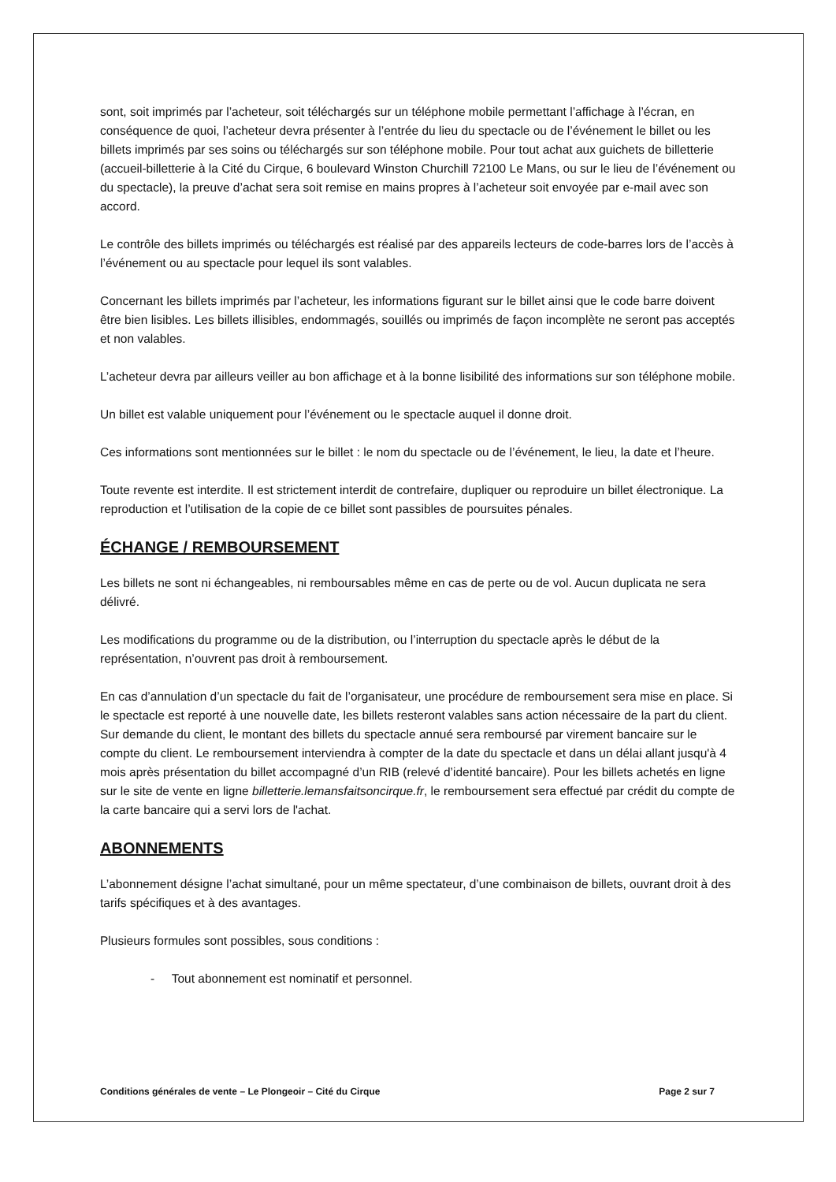sont, soit imprimés par l’acheteur, soit téléchargés sur un téléphone mobile permettant l’affichage à l’écran, en conséquence de quoi, l’acheteur devra présenter à l’entrée du lieu du spectacle ou de l’événement le billet ou les billets imprimés par ses soins ou téléchargés sur son téléphone mobile. Pour tout achat aux guichets de billetterie (accueil-billetterie à la Cité du Cirque, 6 boulevard Winston Churchill 72100 Le Mans, ou sur le lieu de l’événement ou du spectacle), la preuve d’achat sera soit remise en mains propres à l’acheteur soit envoyée par e-mail avec son accord.
Le contrôle des billets imprimés ou téléchargés est réalisé par des appareils lecteurs de code-barres lors de l’accès à l’événement ou au spectacle pour lequel ils sont valables.
Concernant les billets imprimés par l’acheteur, les informations figurant sur le billet ainsi que le code barre doivent être bien lisibles. Les billets illisibles, endommagés, souillés ou imprimés de façon incomplète ne seront pas acceptés et non valables.
L’acheteur devra par ailleurs veiller au bon affichage et à la bonne lisibilité des informations sur son téléphone mobile.
Un billet est valable uniquement pour l’événement ou le spectacle auquel il donne droit.
Ces informations sont mentionnées sur le billet : le nom du spectacle ou de l’événement, le lieu, la date et l’heure.
Toute revente est interdite. Il est strictement interdit de contrefaire, dupliquer ou reproduire un billet électronique. La reproduction et l’utilisation de la copie de ce billet sont passibles de poursuites pénales.
ÉCHANGE / REMBOURSEMENT
Les billets ne sont ni échangeables, ni remboursables même en cas de perte ou de vol. Aucun duplicata ne sera délivré.
Les modifications du programme ou de la distribution, ou l’interruption du spectacle après le début de la représentation, n’ouvrent pas droit à remboursement.
En cas d’annulation d’un spectacle du fait de l’organisateur, une procédure de remboursement sera mise en place. Si le spectacle est reporté à une nouvelle date, les billets resteront valables sans action nécessaire de la part du client. Sur demande du client, le montant des billets du spectacle annué sera remboursé par virement bancaire sur le compte du client. Le remboursement interviendra à compter de la date du spectacle et dans un délai allant jusqu'à 4 mois après présentation du billet accompagné d’un RIB (relevé d’identité bancaire). Pour les billets achetés en ligne sur le site de vente en ligne billetterie.lemansfaitsoncirque.fr, le remboursement sera effectué par crédit du compte de la carte bancaire qui a servi lors de l'achat.
ABONNEMENTS
L’abonnement désigne l’achat simultané, pour un même spectateur, d’une combinaison de billets, ouvrant droit à des tarifs spécifiques et à des avantages.
Plusieurs formules sont possibles, sous conditions :
- Tout abonnement est nominatif et personnel.
Conditions générales de vente – Le Plongeoir – Cité du Cirque Page 2 sur 7